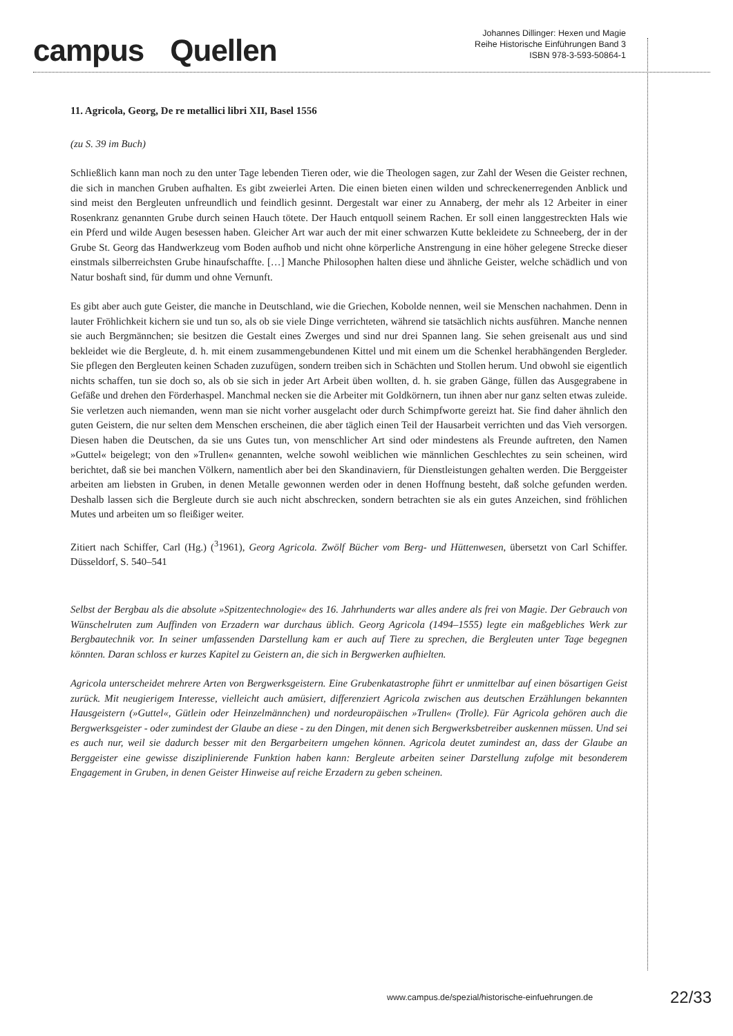campus Quellen
Johannes Dillinger: Hexen und Magie
Reihe Historische Einführungen Band 3
ISBN 978-3-593-50864-1
11. Agricola, Georg, De re metallici libri XII, Basel 1556
(zu S. 39 im Buch)
Schließlich kann man noch zu den unter Tage lebenden Tieren oder, wie die Theologen sagen, zur Zahl der Wesen die Geister rechnen, die sich in manchen Gruben aufhalten. Es gibt zweierlei Arten. Die einen bieten einen wilden und schreckenerregenden Anblick und sind meist den Bergleuten unfreundlich und feindlich gesinnt. Dergestalt war einer zu Annaberg, der mehr als 12 Arbeiter in einer Rosenkranz genannten Grube durch seinen Hauch tötete. Der Hauch entquoll seinem Rachen. Er soll einen langgestreckten Hals wie ein Pferd und wilde Augen besessen haben. Gleicher Art war auch der mit einer schwarzen Kutte bekleidete zu Schneeberg, der in der Grube St. Georg das Handwerkzeug vom Boden aufhob und nicht ohne körperliche Anstrengung in eine höher gelegene Strecke dieser einstmals silberreichsten Grube hinaufschaffte. […] Manche Philosophen halten diese und ähnliche Geister, welche schädlich und von Natur boshaft sind, für dumm und ohne Vernunft.
Es gibt aber auch gute Geister, die manche in Deutschland, wie die Griechen, Kobolde nennen, weil sie Menschen nachahmen. Denn in lauter Fröhlichkeit kichern sie und tun so, als ob sie viele Dinge verrichteten, während sie tatsächlich nichts ausführen. Manche nennen sie auch Bergmännchen; sie besitzen die Gestalt eines Zwerges und sind nur drei Spannen lang. Sie sehen greisenalt aus und sind bekleidet wie die Bergleute, d. h. mit einem zusammengebundenen Kittel und mit einem um die Schenkel herabhängenden Bergleder. Sie pflegen den Bergleuten keinen Schaden zuzufügen, sondern treiben sich in Schächten und Stollen herum. Und obwohl sie eigentlich nichts schaffen, tun sie doch so, als ob sie sich in jeder Art Arbeit üben wollten, d. h. sie graben Gänge, füllen das Ausgegrabene in Gefäße und drehen den Förderhaspel. Manchmal necken sie die Arbeiter mit Goldkörnern, tun ihnen aber nur ganz selten etwas zuleide. Sie verletzen auch niemanden, wenn man sie nicht vorher ausgelacht oder durch Schimpfworte gereizt hat. Sie find daher ähnlich den guten Geistern, die nur selten dem Menschen erscheinen, die aber täglich einen Teil der Hausarbeit verrichten und das Vieh versorgen. Diesen haben die Deutschen, da sie uns Gutes tun, von menschlicher Art sind oder mindestens als Freunde auftreten, den Namen »Guttel« beigelegt; von den »Trullen« genannten, welche sowohl weiblichen wie männlichen Geschlechtes zu sein scheinen, wird berichtet, daß sie bei manchen Völkern, namentlich aber bei den Skandinaviern, für Dienstleistungen gehalten werden. Die Berggeister arbeiten am liebsten in Gruben, in denen Metalle gewonnen werden oder in denen Hoffnung besteht, daß solche gefunden werden. Deshalb lassen sich die Bergleute durch sie auch nicht abschrecken, sondern betrachten sie als ein gutes Anzeichen, sind fröhlichen Mutes und arbeiten um so fleißiger weiter.
Zitiert nach Schiffer, Carl (Hg.) (<sup>3</sup>1961), Georg Agricola. Zwölf Bücher vom Berg- und Hüttenwesen, übersetzt von Carl Schiffer. Düsseldorf, S. 540–541
Selbst der Bergbau als die absolute »Spitzentechnologie« des 16. Jahrhunderts war alles andere als frei von Magie. Der Gebrauch von Wünschelruten zum Auffinden von Erzadern war durchaus üblich. Georg Agricola (1494–1555) legte ein maßgebliches Werk zur Bergbautechnik vor. In seiner umfassenden Darstellung kam er auch auf Tiere zu sprechen, die Bergleuten unter Tage begegnen könnten. Daran schloss er kurzes Kapitel zu Geistern an, die sich in Bergwerken aufhielten.
Agricola unterscheidet mehrere Arten von Bergwerksgeistern. Eine Grubenkatastrophe führt er unmittelbar auf einen bösartigen Geist zurück. Mit neugierigem Interesse, vielleicht auch amüsiert, differenziert Agricola zwischen aus deutschen Erzählungen bekannten Hausgeistern (»Guttel«, Gütlein oder Heinzelmännchen) und nordeuropäischen »Trullen« (Trolle). Für Agricola gehören auch die Bergwerksgeister - oder zumindest der Glaube an diese - zu den Dingen, mit denen sich Bergwerksbetreiber auskennen müssen. Und sei es auch nur, weil sie dadurch besser mit den Bergarbeitern umgehen können. Agricola deutet zumindest an, dass der Glaube an Berggeister eine gewisse disziplinierende Funktion haben kann: Bergleute arbeiten seiner Darstellung zufolge mit besonderem Engagement in Gruben, in denen Geister Hinweise auf reiche Erzadern zu geben scheinen.
www.campus.de/spezial/historische-einfuehrungen.de 22/33